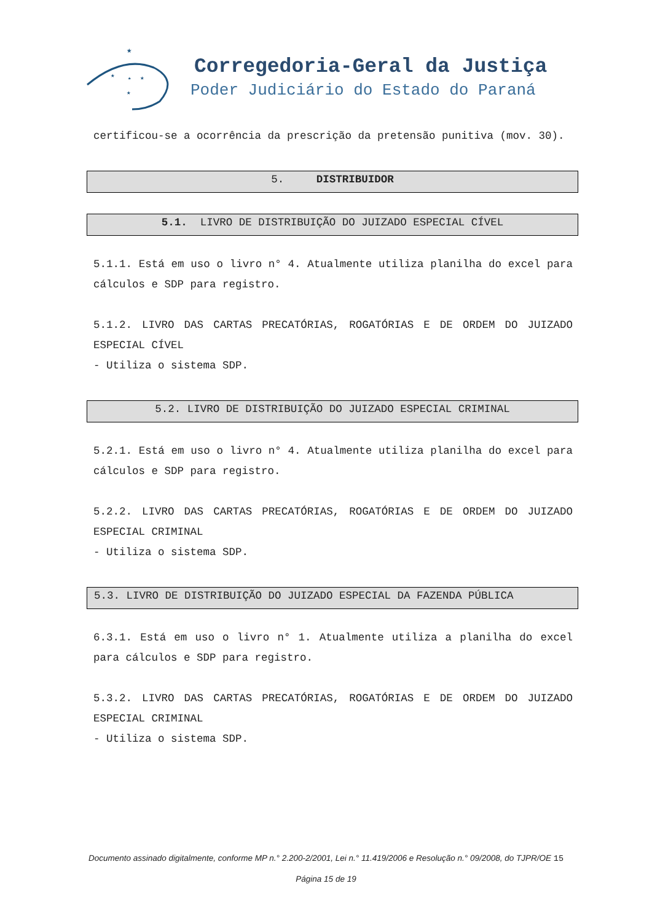★
★
★
★
★
Corregedoria-Geral da Justiça
Poder Judiciário do Estado do Paraná
certificou-se a ocorrência da prescrição da pretensão punitiva (mov. 30).
5. DISTRIBUIDOR
5.1. LIVRO DE DISTRIBUIÇÃO DO JUIZADO ESPECIAL CÍVEL
5.1.1. Está em uso o livro n° 4. Atualmente utiliza planilha do excel para cálculos e SDP para registro.
5.1.2. LIVRO DAS CARTAS PRECATÓRIAS, ROGATÓRIAS E DE ORDEM DO JUIZADO ESPECIAL CÍVEL
- Utiliza o sistema SDP.
5.2. LIVRO DE DISTRIBUIÇÃO DO JUIZADO ESPECIAL CRIMINAL
5.2.1. Está em uso o livro n° 4. Atualmente utiliza planilha do excel para cálculos e SDP para registro.
5.2.2. LIVRO DAS CARTAS PRECATÓRIAS, ROGATÓRIAS E DE ORDEM DO JUIZADO ESPECIAL CRIMINAL
- Utiliza o sistema SDP.
5.3. LIVRO DE DISTRIBUIÇÃO DO JUIZADO ESPECIAL DA FAZENDA PÚBLICA
6.3.1. Está em uso o livro n° 1. Atualmente utiliza a planilha do excel para cálculos e SDP para registro.
5.3.2. LIVRO DAS CARTAS PRECATÓRIAS, ROGATÓRIAS E DE ORDEM DO JUIZADO ESPECIAL CRIMINAL
- Utiliza o sistema SDP.
Documento assinado digitalmente, conforme MP n.° 2.200-2/2001, Lei n.° 11.419/2006 e Resolução n.° 09/2008, do TJPR/OE 15
Página 15 de 19